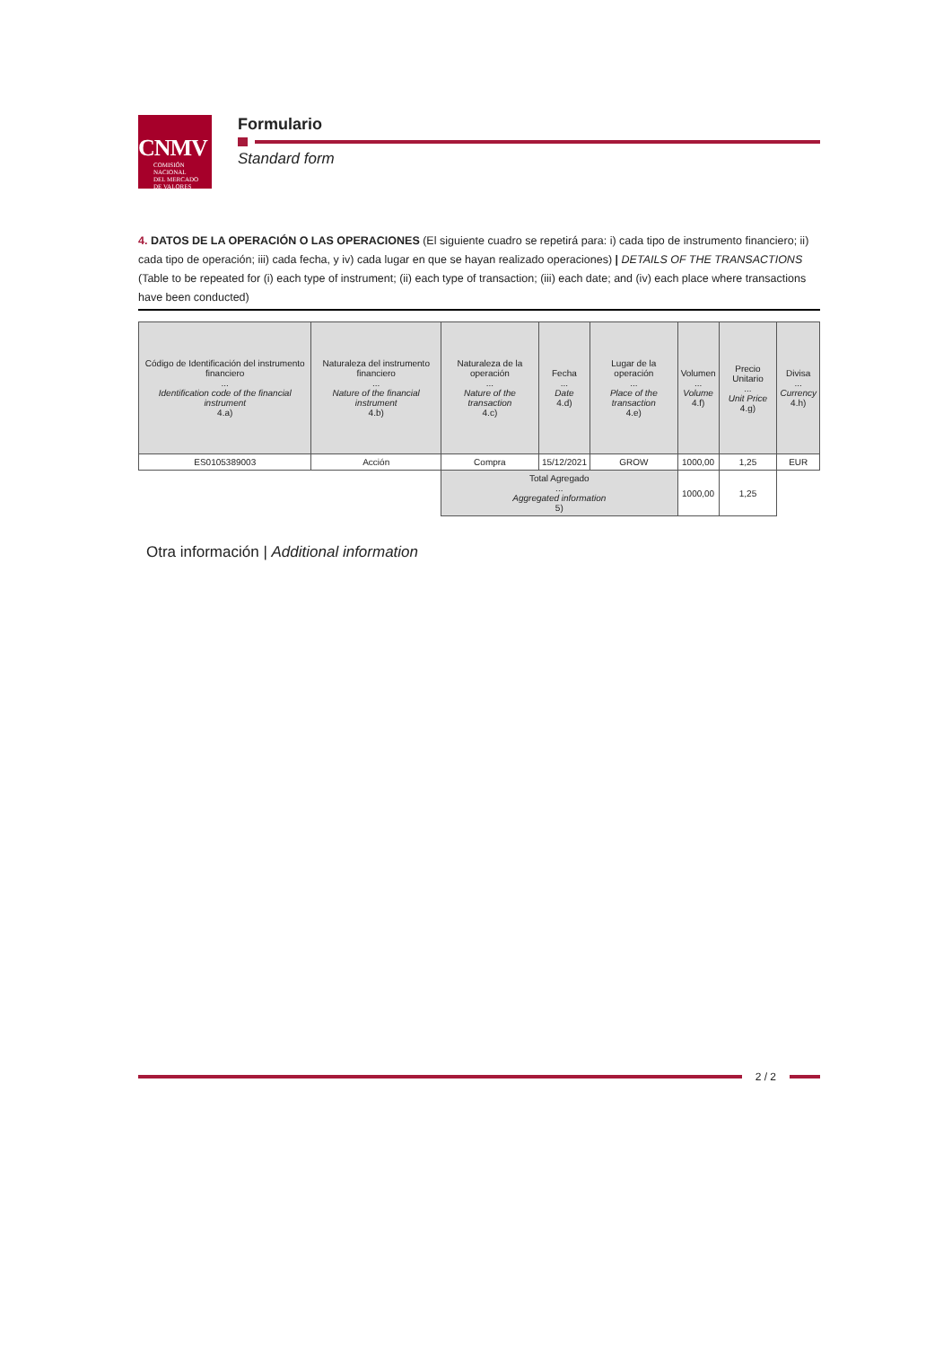CNMV
COMISIÓN
NACIONAL
DEL MERCADO
DE VALORES
Formulario
Standard form
4. DATOS DE LA OPERACIÓN O LAS OPERACIONES (El siguiente cuadro se repetirá para: i) cada tipo de instrumento financiero; ii) cada tipo de operación; iii) cada fecha, y iv) cada lugar en que se hayan realizado operaciones) | DETAILS OF THE TRANSACTIONS (Table to be repeated for (i) each type of instrument; (ii) each type of transaction; (iii) each date; and (iv) each place where transactions have been conducted)
| Código de Identificación del instrumento financiero ... Identification code of the financial instrument 4.a) | Naturaleza del instrumento financiero ... Nature of the financial instrument 4.b) | Naturaleza de la operación ... Nature of the transaction 4.c) | Fecha ... Date 4.d) | Lugar de la operación ... Place of the transaction 4.e) | Volumen ... Volume 4.f) | Precio Unitario ... Unit Price 4.g) | Divisa ... Currency 4.h) |
| --- | --- | --- | --- | --- | --- | --- | --- |
| ES0105389003 | Acción | Compra | 15/12/2021 | GROW | 1000,00 | 1,25 | EUR |
| | | Total Agregado ... Aggregated information 5) | | | 1000,00 | 1,25 | |
Otra información | Additional information
2 / 2